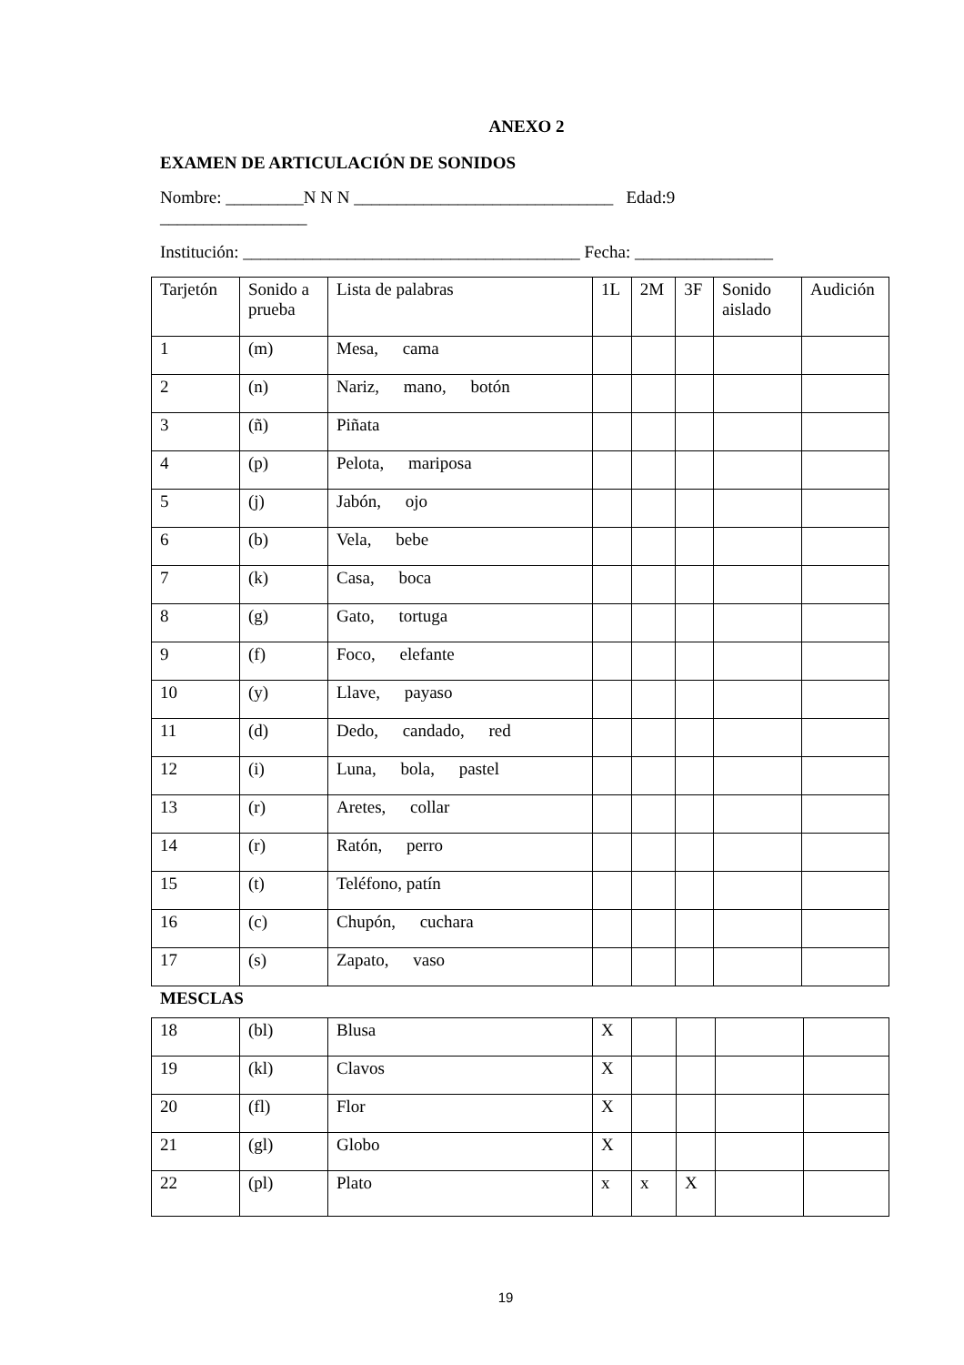ANEXO 2
EXAMEN DE ARTICULACIÓN DE SONIDOS
Nombre: _________N N N ______________________________ Edad:9
_________________
Institución: _______________________________________ Fecha: ________________
| Tarjetón | Sonido a prueba | Lista de palabras | 1L | 2M | 3F | Sonido aislado | Audición |
| 1 | (m) | Mesa, cama | | | | | |
| 2 | (n) | Nariz, mano, botón | | | | | |
| 3 | (ñ) | Piñata | | | | | |
| 4 | (p) | Pelota, mariposa | | | | | |
| 5 | (j) | Jabón, ojo | | | | | |
| 6 | (b) | Vela, bebe | | | | | |
| 7 | (k) | Casa, boca | | | | | |
| 8 | (g) | Gato, tortuga | | | | | |
| 9 | (f) | Foco, elefante | | | | | |
| 10 | (y) | Llave, payaso | | | | | |
| 11 | (d) | Dedo, candado, red | | | | | |
| 12 | (i) | Luna, bola, pastel | | | | | |
| 13 | (r) | Aretes, collar | | | | | |
| 14 | (r) | Ratón, perro | | | | | |
| 15 | (t) | Teléfono, patín | | | | | |
| 16 | (c) | Chupón, cuchara | | | | | |
| 17 | (s) | Zapato, vaso | | | | | |
MESCLAS
| 18 | (bl) | Blusa | X | | | | |
| 19 | (kl) | Clavos | X | | | | |
| 20 | (fl) | Flor | X | | | | |
| 21 | (gl) | Globo | X | | | | |
| 22 | (pl) | Plato | x | x | X | | |
19